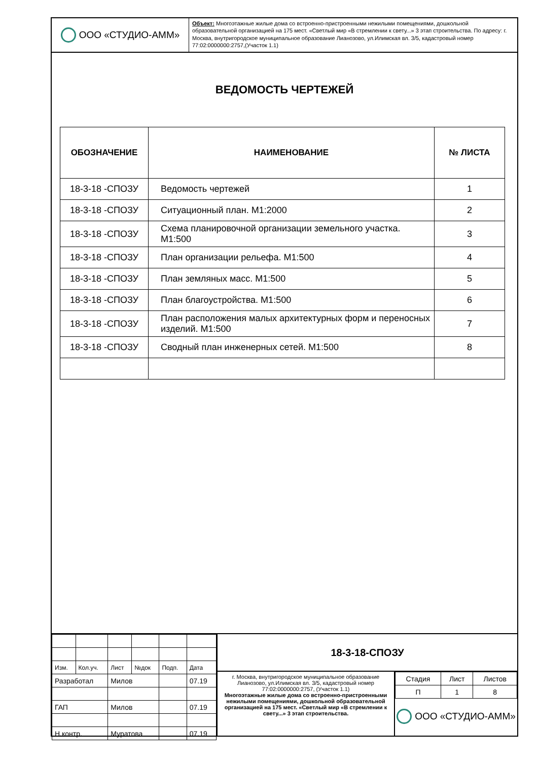ООО «СТУДИО-АММ»
Объект: Многоэтажные жилые дома со встроенно-пристроенными нежилыми помещениями, дошкольной образовательной организацией на 175 мест. «Светлый мир «В стремлении к свету...» 3 этап строительства. По адресу: г. Москва, внутригородское муниципальное образование Лианозово, ул.Илимская вл. 3/5, кадастровый номер 77:02:0000000:2757,(Участок 1.1)
ВЕДОМОСТЬ ЧЕРТЕЖЕЙ
| ОБОЗНАЧЕНИЕ | НАИМЕНОВАНИЕ | № ЛИСТА |
| --- | --- | --- |
| 18-3-18 -СПОЗУ | Ведомость чертежей | 1 |
| 18-3-18 -СПОЗУ | Ситуационный план. М1:2000 | 2 |
| 18-3-18 -СПОЗУ | Схема планировочной организации земельного участка. М1:500 | 3 |
| 18-3-18 -СПОЗУ | План организации рельефа. М1:500 | 4 |
| 18-3-18 -СПОЗУ | План земляных масс. М1:500 | 5 |
| 18-3-18 -СПОЗУ | План благоустройства. М1:500 | 6 |
| 18-3-18 -СПОЗУ | План расположения малых архитектурных форм и переносных изделий. М1:500 | 7 |
| 18-3-18 -СПОЗУ | Сводный план инженерных сетей. М1:500 | 8 |
| Изм. | Кол.уч. | Лист | №док | Подп. | Дата |
| Разработал | | Милов | | | 07.19 |
| ГАП | | Милов | | | 07.19 |
| Н.контр. | | Муратова | | | 07.19 |
18-3-18-СПОЗУ
г. Москва, внутригородское муниципальное образование Лианозово, ул.Илимская вл. 3/5, кадастровый номер 77:02:0000000:2757, (Участок 1.1)
Многоэтажные жилые дома со встроенно-пристроенными нежилыми помещениями, дошкольной образовательной организацией на 175 мест. «Светлый мир «В стремлении к свету...» 3 этап строительства.
| Стадия | Лист | Листов |
| П | 1 | 8 |
ООО «СТУДИО-АММ»